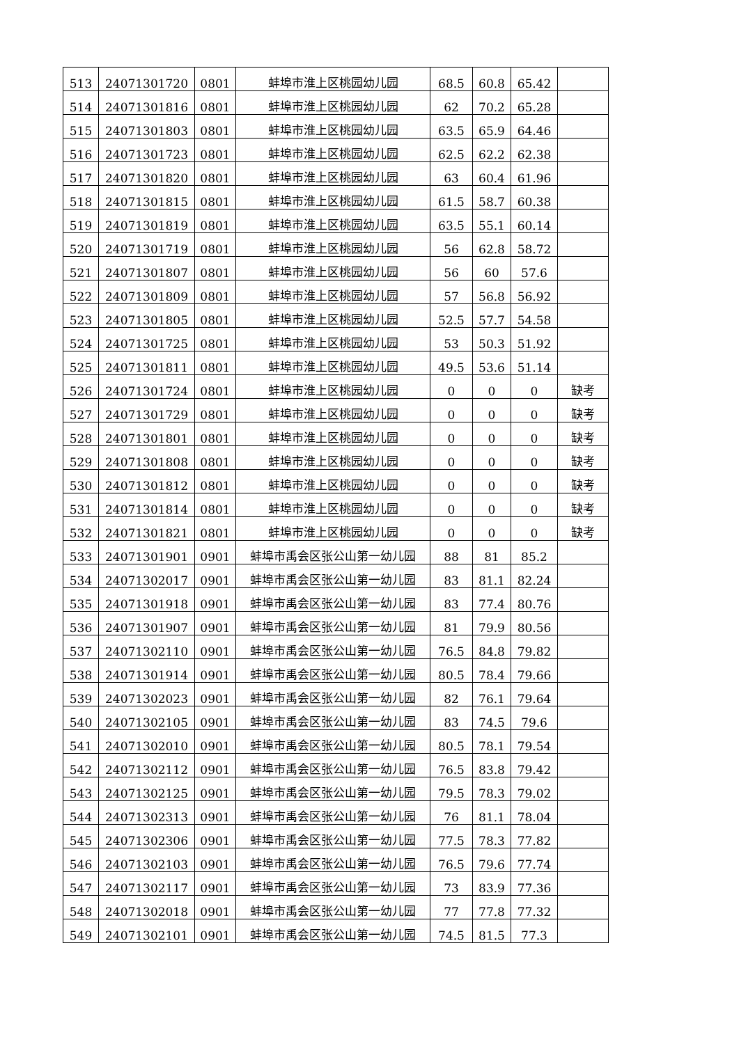| 513 | 24071301720 | 0801 | 蚌埠市淮上区桃园幼儿园 | 68.5 | 60.8 | 65.42 | |
| 514 | 24071301816 | 0801 | 蚌埠市淮上区桃园幼儿园 | 62 | 70.2 | 65.28 | |
| 515 | 24071301803 | 0801 | 蚌埠市淮上区桃园幼儿园 | 63.5 | 65.9 | 64.46 | |
| 516 | 24071301723 | 0801 | 蚌埠市淮上区桃园幼儿园 | 62.5 | 62.2 | 62.38 | |
| 517 | 24071301820 | 0801 | 蚌埠市淮上区桃园幼儿园 | 63 | 60.4 | 61.96 | |
| 518 | 24071301815 | 0801 | 蚌埠市淮上区桃园幼儿园 | 61.5 | 58.7 | 60.38 | |
| 519 | 24071301819 | 0801 | 蚌埠市淮上区桃园幼儿园 | 63.5 | 55.1 | 60.14 | |
| 520 | 24071301719 | 0801 | 蚌埠市淮上区桃园幼儿园 | 56 | 62.8 | 58.72 | |
| 521 | 24071301807 | 0801 | 蚌埠市淮上区桃园幼儿园 | 56 | 60 | 57.6 | |
| 522 | 24071301809 | 0801 | 蚌埠市淮上区桃园幼儿园 | 57 | 56.8 | 56.92 | |
| 523 | 24071301805 | 0801 | 蚌埠市淮上区桃园幼儿园 | 52.5 | 57.7 | 54.58 | |
| 524 | 24071301725 | 0801 | 蚌埠市淮上区桃园幼儿园 | 53 | 50.3 | 51.92 | |
| 525 | 24071301811 | 0801 | 蚌埠市淮上区桃园幼儿园 | 49.5 | 53.6 | 51.14 | |
| 526 | 24071301724 | 0801 | 蚌埠市淮上区桃园幼儿园 | 0 | 0 | 0 | 缺考 |
| 527 | 24071301729 | 0801 | 蚌埠市淮上区桃园幼儿园 | 0 | 0 | 0 | 缺考 |
| 528 | 24071301801 | 0801 | 蚌埠市淮上区桃园幼儿园 | 0 | 0 | 0 | 缺考 |
| 529 | 24071301808 | 0801 | 蚌埠市淮上区桃园幼儿园 | 0 | 0 | 0 | 缺考 |
| 530 | 24071301812 | 0801 | 蚌埠市淮上区桃园幼儿园 | 0 | 0 | 0 | 缺考 |
| 531 | 24071301814 | 0801 | 蚌埠市淮上区桃园幼儿园 | 0 | 0 | 0 | 缺考 |
| 532 | 24071301821 | 0801 | 蚌埠市淮上区桃园幼儿园 | 0 | 0 | 0 | 缺考 |
| 533 | 24071301901 | 0901 | 蚌埠市禹会区张公山第一幼儿园 | 88 | 81 | 85.2 | |
| 534 | 24071302017 | 0901 | 蚌埠市禹会区张公山第一幼儿园 | 83 | 81.1 | 82.24 | |
| 535 | 24071301918 | 0901 | 蚌埠市禹会区张公山第一幼儿园 | 83 | 77.4 | 80.76 | |
| 536 | 24071301907 | 0901 | 蚌埠市禹会区张公山第一幼儿园 | 81 | 79.9 | 80.56 | |
| 537 | 24071302110 | 0901 | 蚌埠市禹会区张公山第一幼儿园 | 76.5 | 84.8 | 79.82 | |
| 538 | 24071301914 | 0901 | 蚌埠市禹会区张公山第一幼儿园 | 80.5 | 78.4 | 79.66 | |
| 539 | 24071302023 | 0901 | 蚌埠市禹会区张公山第一幼儿园 | 82 | 76.1 | 79.64 | |
| 540 | 24071302105 | 0901 | 蚌埠市禹会区张公山第一幼儿园 | 83 | 74.5 | 79.6 | |
| 541 | 24071302010 | 0901 | 蚌埠市禹会区张公山第一幼儿园 | 80.5 | 78.1 | 79.54 | |
| 542 | 24071302112 | 0901 | 蚌埠市禹会区张公山第一幼儿园 | 76.5 | 83.8 | 79.42 | |
| 543 | 24071302125 | 0901 | 蚌埠市禹会区张公山第一幼儿园 | 79.5 | 78.3 | 79.02 | |
| 544 | 24071302313 | 0901 | 蚌埠市禹会区张公山第一幼儿园 | 76 | 81.1 | 78.04 | |
| 545 | 24071302306 | 0901 | 蚌埠市禹会区张公山第一幼儿园 | 77.5 | 78.3 | 77.82 | |
| 546 | 24071302103 | 0901 | 蚌埠市禹会区张公山第一幼儿园 | 76.5 | 79.6 | 77.74 | |
| 547 | 24071302117 | 0901 | 蚌埠市禹会区张公山第一幼儿园 | 73 | 83.9 | 77.36 | |
| 548 | 24071302018 | 0901 | 蚌埠市禹会区张公山第一幼儿园 | 77 | 77.8 | 77.32 | |
| 549 | 24071302101 | 0901 | 蚌埠市禹会区张公山第一幼儿园 | 74.5 | 81.5 | 77.3 | |